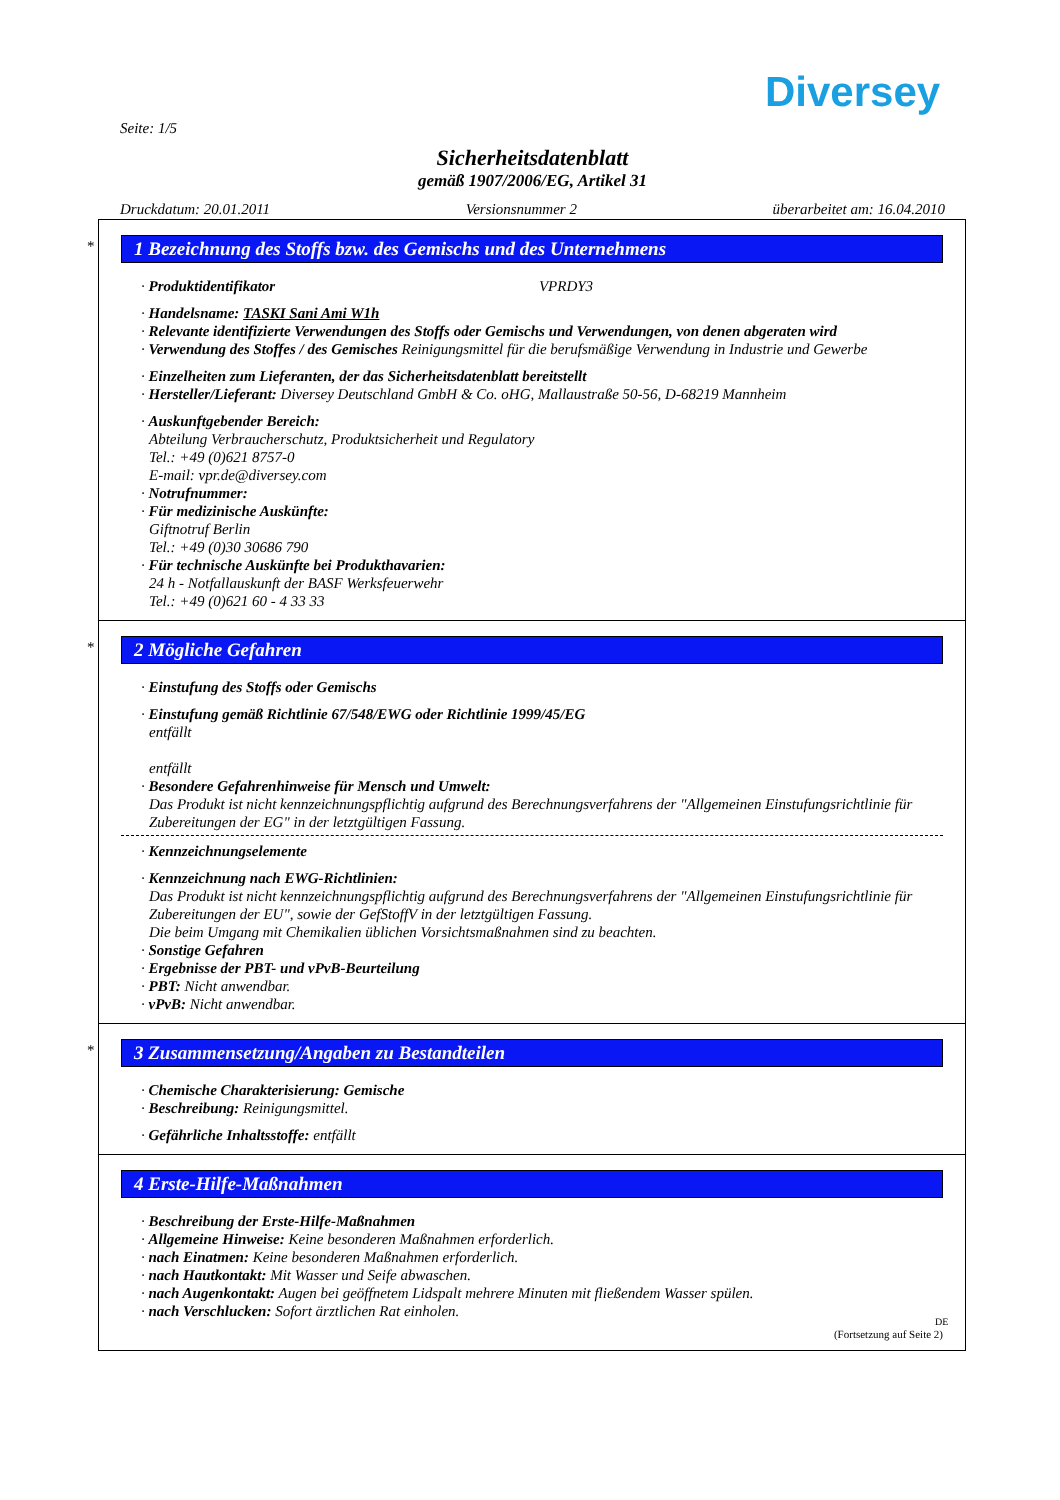Diversey
Seite: 1/5
Sicherheitsdatenblatt
gemäß 1907/2006/EG, Artikel 31
Druckdatum: 20.01.2011 Versionsnummer 2 überarbeitet am: 16.04.2010
*
1 Bezeichnung des Stoffs bzw. des Gemischs und des Unternehmens
· Produktidentifikator VPRDY3
· Handelsname: TASKI Sani Ami W1h
· Relevante identifizierte Verwendungen des Stoffs oder Gemischs und Verwendungen, von denen abgeraten wird
· Verwendung des Stoffes / des Gemisches Reinigungsmittel für die berufsmäßige Verwendung in Industrie und Gewerbe
· Einzelheiten zum Lieferanten, der das Sicherheitsdatenblatt bereitstellt
· Hersteller/Lieferant: Diversey Deutschland GmbH & Co. oHG, Mallaustraße 50-56, D-68219 Mannheim
· Auskunftgebender Bereich:
Abteilung Verbraucherschutz, Produktsicherheit und Regulatory
Tel.: +49 (0)621 8757-0
E-mail: vpr.de@diversey.com
· Notrufnummer:
· Für medizinische Auskünfte:
Giftnotruf Berlin
Tel.: +49 (0)30 30686 790
· Für technische Auskünfte bei Produkthavarien:
24 h - Notfallauskunft der BASF Werksfeuerwehr
Tel.: +49 (0)621 60 - 4 33 33
*
2 Mögliche Gefahren
· Einstufung des Stoffs oder Gemischs
· Einstufung gemäß Richtlinie 67/548/EWG oder Richtlinie 1999/45/EG
entfällt
entfällt
· Besondere Gefahrenhinweise für Mensch und Umwelt:
Das Produkt ist nicht kennzeichnungspflichtig aufgrund des Berechnungsverfahrens der "Allgemeinen Einstufungsrichtlinie für Zubereitungen der EG" in der letztgültigen Fassung.
· Kennzeichnungselemente
· Kennzeichnung nach EWG-Richtlinien:
Das Produkt ist nicht kennzeichnungspflichtig aufgrund des Berechnungsverfahrens der "Allgemeinen Einstufungsrichtlinie für Zubereitungen der EU", sowie der GefStoffV in der letztgültigen Fassung.
Die beim Umgang mit Chemikalien üblichen Vorsichtsmaßnahmen sind zu beachten.
· Sonstige Gefahren
· Ergebnisse der PBT- und vPvB-Beurteilung
· PBT: Nicht anwendbar.
· vPvB: Nicht anwendbar.
*
3 Zusammensetzung/Angaben zu Bestandteilen
· Chemische Charakterisierung: Gemische
· Beschreibung: Reinigungsmittel.
· Gefährliche Inhaltsstoffe: entfällt
4 Erste-Hilfe-Maßnahmen
· Beschreibung der Erste-Hilfe-Maßnahmen
· Allgemeine Hinweise: Keine besonderen Maßnahmen erforderlich.
· nach Einatmen: Keine besonderen Maßnahmen erforderlich.
· nach Hautkontakt: Mit Wasser und Seife abwaschen.
· nach Augenkontakt: Augen bei geöffnetem Lidspalt mehrere Minuten mit fließendem Wasser spülen.
· nach Verschlucken: Sofort ärztlichen Rat einholen.
(Fortsetzung auf Seite 2)
DE